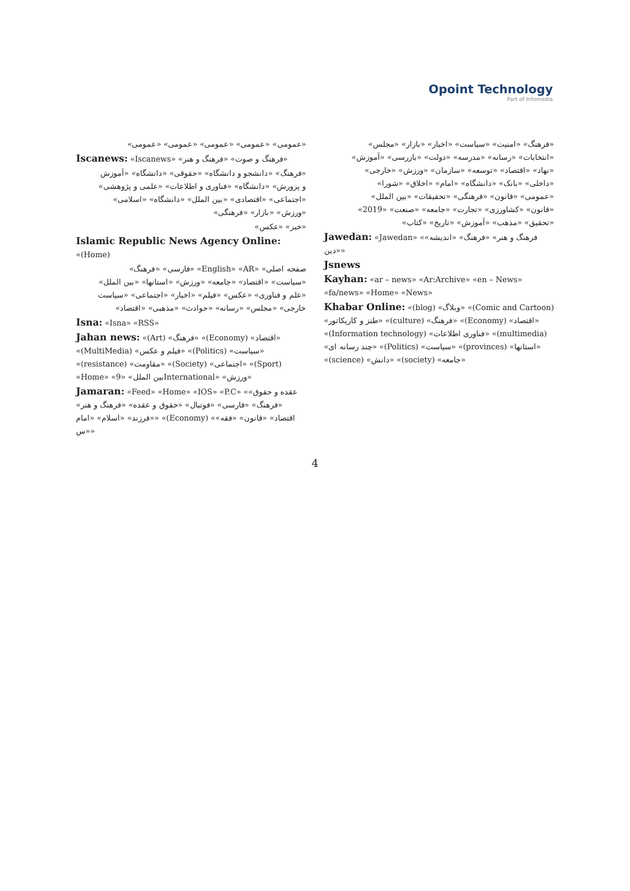Opoint Technology
Part of Infomedia
«عمومی» «عمومی» «عمومی» «عمومی» «عمومی»
Iscanews: «Iscanews» «فرهنگ و صوت» «فرهنگ و هنر»
«فرهنگ» «دانشجو و دانشگاه» «حقوقی» «دانشگاه» «آموزش و پرورش» «دانشگاه» «فناوری و اطلاعات» «علمی و پژوهشی» «اجتماعی» «اقتصادی» «بین الملل» «دانشگاه» «اسلامی» «ورزش» «بازار» «فرهنگی»
«خبر» «عکس»
Islamic Republic News Agency Online: «(Home)
صفحه اصلی» «English» «AR» «فارسی» «فرهنگ» «سیاست» «اقتصاد» «جامعه» «ورزش» «استانها» «بین الملل» «علم و فناوری» «عکس» «فیلم» «اخبار» «اجتماعی» «سیاست خارجی» «مجلس» «رسانه» «حوادث» «مذهبی» «اقتصاد»
Isna: «Isna» «RSS»
Jahan news: «(Art) «فرهنگ» «(Economy) «اقتصاد» «(MultiMedia) «فیلم و عکس» «(Politics) «سیاست» «(resistance) «مقاومت» «(Society) «اجتماعی» «(Sport) «Home» «بین الملل» «9International» «ورزش»
Jamaran: «Feed» «Home» «IOS» «P.C» «عقده و حقوق» «فرهنگ» «فارسی» «فوتبال» «حقوق و عقده» «فرهنگ و هنر» «فرزند» «اسلام» «امام» «(Economy) «اقتصاد» «قانون» «فقه» «س»
«فرهنگ» «امنیت» «سیاست» «اخبار» «بازار» «مجلس» «انتخابات» «رسانه» «مدرسه» «دولت» «بازرسی» «آموزش» «نهاد» «اقتصاد» «توسعه» «سازمان» «ورزش» «خارجی» «داخلی» «بانک» «دانشگاه» «امام» «اخلاق» «شورا» «عمومی» «قانون» «فرهنگی» «تحقیقات» «بین الملل» «قانون» «کشاورزی» «تجارت» «جامعه» «صنعت» «2019» «تحقیق» «مذهب» «آموزش» «تاریخ» «کتاب»
Jawedan: «Jawedan» «فرهنگ و هنر» «فرهنگ» «اندیشه» «دین»
Jsnews
Kayhan: «ar – news» «Ar:Archive» «en – News» «fa/news» «Home» «News»
Khabar Online: «(blog) «وبلاگ» «(Comic and Cartoon) «طنز و کاریکاتور» «(culture) «فرهنگ» «(Economy) «اقتصاد» «(Information technology) «فناوری اطلاعات» «(multimedia) «چند رسانه ای» «(Politics) «سیاست» «(provinces) «استانها» «(science) «دانش» «(society) «جامعه»
4